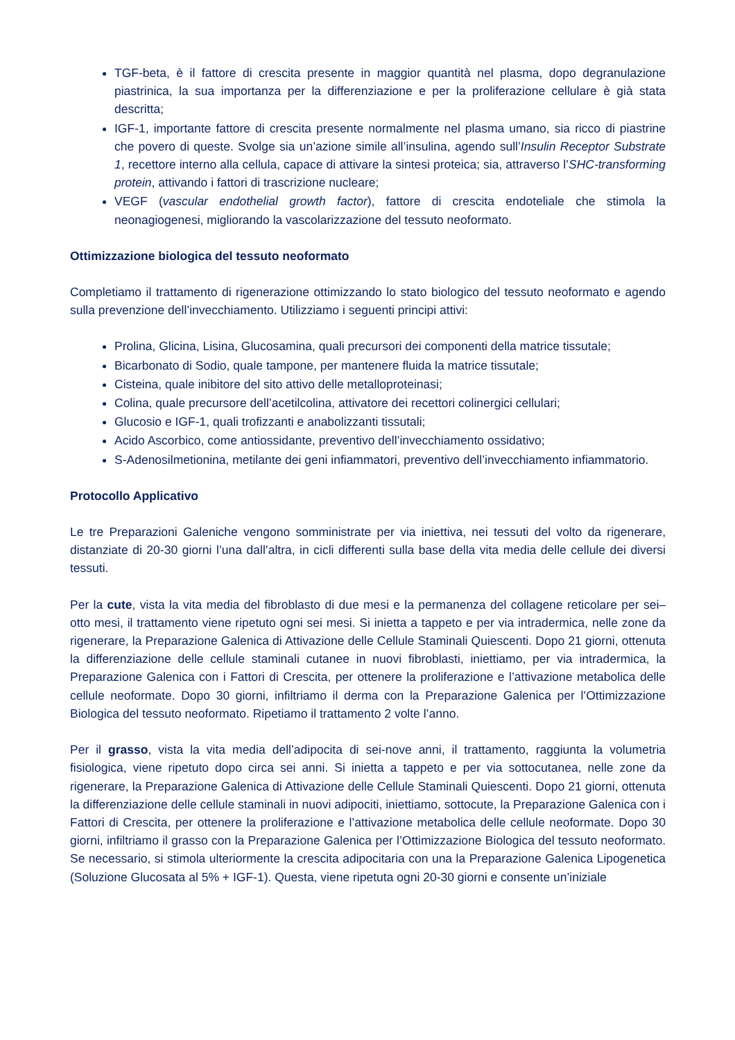TGF-beta, è il fattore di crescita presente in maggior quantità nel plasma, dopo degranulazione piastrinica, la sua importanza per la differenziazione e per la proliferazione cellulare è già stata descritta;
IGF-1, importante fattore di crescita presente normalmente nel plasma umano, sia ricco di piastrine che povero di queste. Svolge sia un’azione simile all’insulina, agendo sull’Insulin Receptor Substrate 1, recettore interno alla cellula, capace di attivare la sintesi proteica; sia, attraverso l’SHC-transforming protein, attivando i fattori di trascrizione nucleare;
VEGF (vascular endothelial growth factor), fattore di crescita endoteliale che stimola la neonagiogenesi, migliorando la vascolarizzazione del tessuto neoformato.
Ottimizzazione biologica del tessuto neoformato
Completiamo il trattamento di rigenerazione ottimizzando lo stato biologico del tessuto neoformato e agendo sulla prevenzione dell’invecchiamento. Utilizziamo i seguenti principi attivi:
Prolina, Glicina, Lisina, Glucosamina, quali precursori dei componenti della matrice tissutale;
Bicarbonato di Sodio, quale tampone, per mantenere fluida la matrice tissutale;
Cisteina, quale inibitore del sito attivo delle metalloproteinasi;
Colina, quale precursore dell’acetilcolina, attivatore dei recettori colinergici cellulari;
Glucosio e IGF-1, quali trofizzanti e anabolizzanti tissutali;
Acido Ascorbico, come antiossidante, preventivo dell’invecchiamento ossidativo;
S-Adenosilmetionina, metilante dei geni infiammatori, preventivo dell’invecchiamento infiammatorio.
Protocollo Applicativo
Le tre Preparazioni Galeniche vengono somministrate per via iniettiva, nei tessuti del volto da rigenerare, distanziate di 20-30 giorni l’una dall’altra, in cicli differenti sulla base della vita media delle cellule dei diversi tessuti.
Per la cute, vista la vita media del fibroblasto di due mesi e la permanenza del collagene reticolare per sei–otto mesi, il trattamento viene ripetuto ogni sei mesi. Si inietta a tappeto e per via intradermica, nelle zone da rigenerare, la Preparazione Galenica di Attivazione delle Cellule Staminali Quiescenti. Dopo 21 giorni, ottenuta la differenziazione delle cellule staminali cutanee in nuovi fibroblasti, iniettiamo, per via intradermica, la Preparazione Galenica con i Fattori di Crescita, per ottenere la proliferazione e l’attivazione metabolica delle cellule neoformate. Dopo 30 giorni, infiltriamo il derma con la Preparazione Galenica per l’Ottimizzazione Biologica del tessuto neoformato. Ripetiamo il trattamento 2 volte l’anno.
Per il grasso, vista la vita media dell’adipocita di sei-nove anni, il trattamento, raggiunta la volumetria fisiologica, viene ripetuto dopo circa sei anni. Si inietta a tappeto e per via sottocutanea, nelle zone da rigenerare, la Preparazione Galenica di Attivazione delle Cellule Staminali Quiescenti. Dopo 21 giorni, ottenuta la differenziazione delle cellule staminali in nuovi adipociti, iniettiamo, sottocute, la Preparazione Galenica con i Fattori di Crescita, per ottenere la proliferazione e l’attivazione metabolica delle cellule neoformate. Dopo 30 giorni, infiltriamo il grasso con la Preparazione Galenica per l’Ottimizzazione Biologica del tessuto neoformato. Se necessario, si stimola ulteriormente la crescita adipocitaria con una la Preparazione Galenica Lipogenetica (Soluzione Glucosata al 5% + IGF-1). Questa, viene ripetuta ogni 20-30 giorni e consente un’iniziale